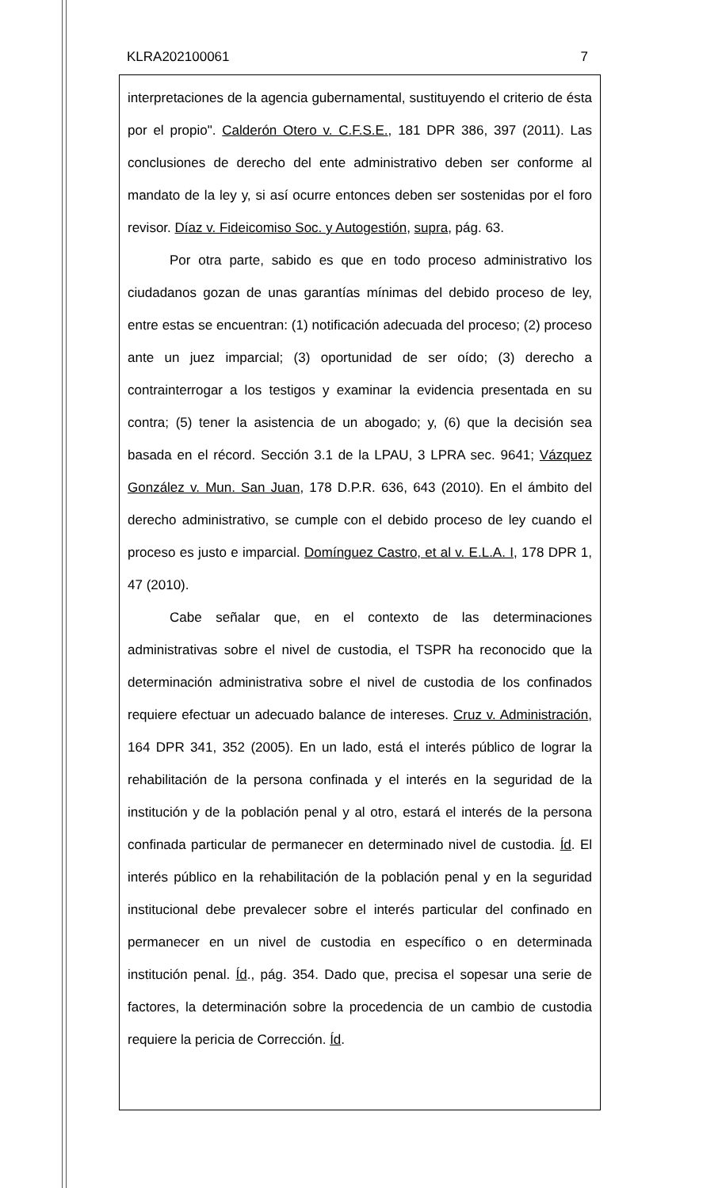KLRA202100061 7
interpretaciones de la agencia gubernamental, sustituyendo el criterio de ésta por el propio". Calderón Otero v. C.F.S.E., 181 DPR 386, 397 (2011). Las conclusiones de derecho del ente administrativo deben ser conforme al mandato de la ley y, si así ocurre entonces deben ser sostenidas por el foro revisor. Díaz v. Fideicomiso Soc. y Autogestión, supra, pág. 63.
Por otra parte, sabido es que en todo proceso administrativo los ciudadanos gozan de unas garantías mínimas del debido proceso de ley, entre estas se encuentran: (1) notificación adecuada del proceso; (2) proceso ante un juez imparcial; (3) oportunidad de ser oído; (3) derecho a contrainterrogar a los testigos y examinar la evidencia presentada en su contra; (5) tener la asistencia de un abogado; y, (6) que la decisión sea basada en el récord. Sección 3.1 de la LPAU, 3 LPRA sec. 9641; Vázquez González v. Mun. San Juan, 178 D.P.R. 636, 643 (2010). En el ámbito del derecho administrativo, se cumple con el debido proceso de ley cuando el proceso es justo e imparcial. Domínguez Castro, et al v. E.L.A. I, 178 DPR 1, 47 (2010).
Cabe señalar que, en el contexto de las determinaciones administrativas sobre el nivel de custodia, el TSPR ha reconocido que la determinación administrativa sobre el nivel de custodia de los confinados requiere efectuar un adecuado balance de intereses. Cruz v. Administración, 164 DPR 341, 352 (2005). En un lado, está el interés público de lograr la rehabilitación de la persona confinada y el interés en la seguridad de la institución y de la población penal y al otro, estará el interés de la persona confinada particular de permanecer en determinado nivel de custodia. Íd. El interés público en la rehabilitación de la población penal y en la seguridad institucional debe prevalecer sobre el interés particular del confinado en permanecer en un nivel de custodia en específico o en determinada institución penal. Íd., pág. 354. Dado que, precisa el sopesar una serie de factores, la determinación sobre la procedencia de un cambio de custodia requiere la pericia de Corrección. Íd.